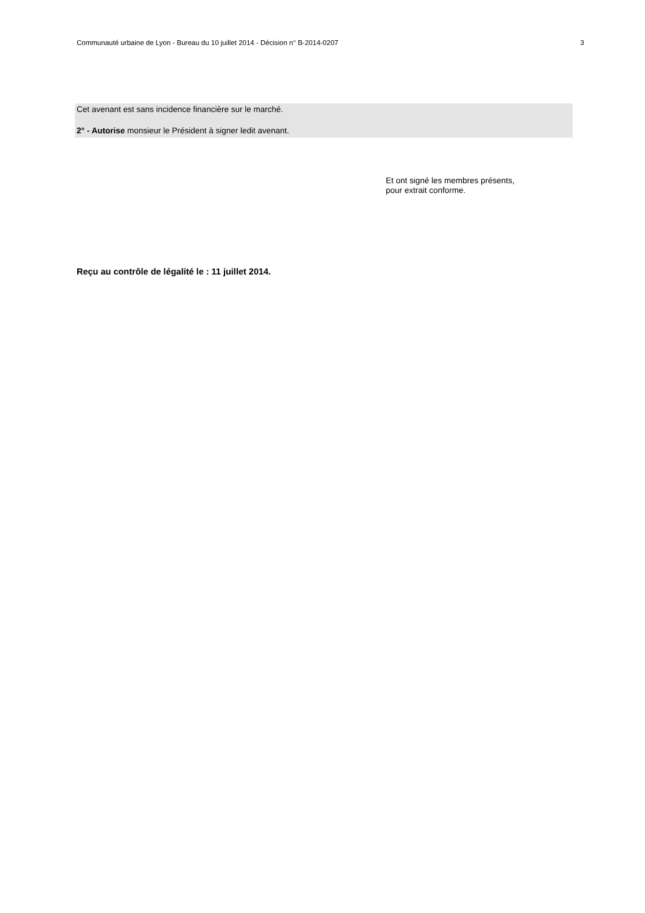Communauté urbaine de Lyon - Bureau du 10 juillet 2014 - Décision n° B-2014-0207 3
Cet avenant est sans incidence financière sur le marché.
2° - Autorise monsieur le Président à signer ledit avenant.
Et ont signé les membres présents,
pour extrait conforme.
Reçu au contrôle de légalité le : 11 juillet 2014.